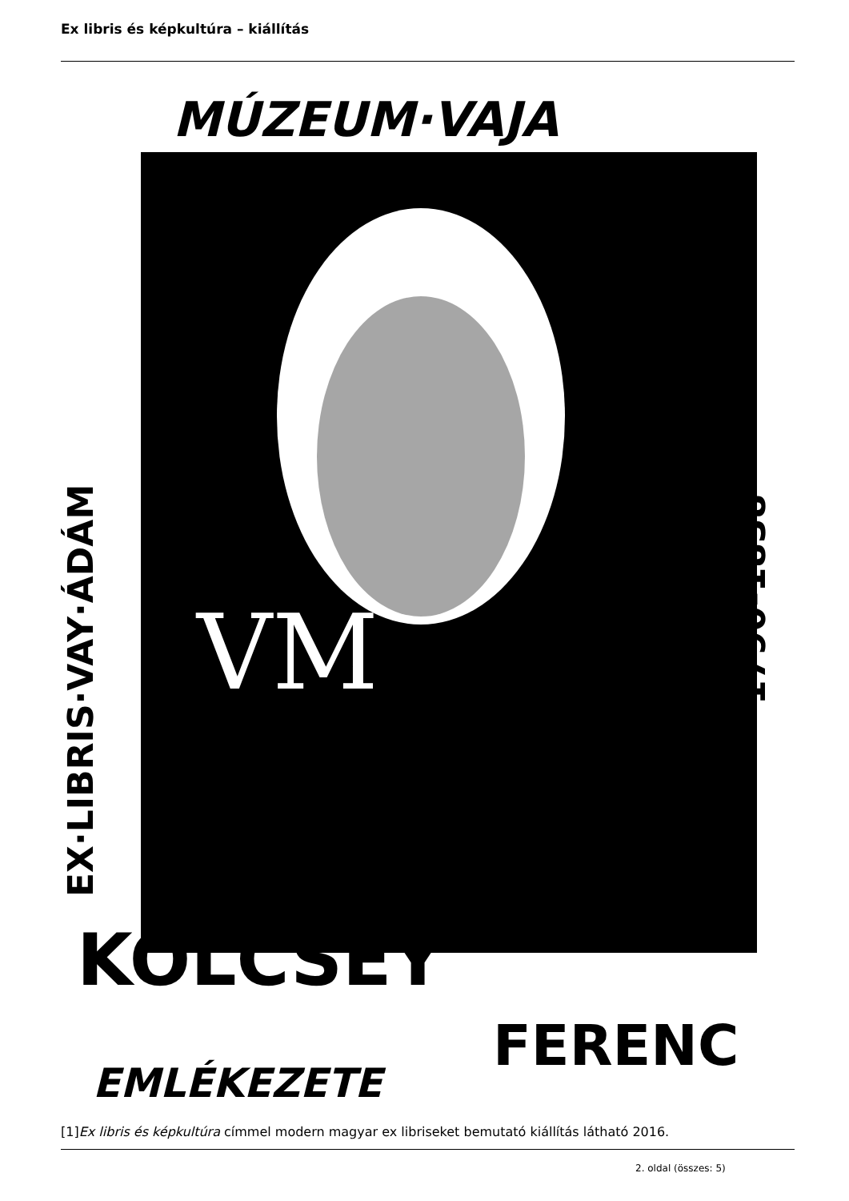Ex libris és képkultúra – kiállítás
MÚZEUM·VAJA
EX·LIBRIS·VAY·ÁDÁM
1790-1838
VM
KÖLCSEY
FERENC
EMLÉKEZETE
[1]Ex libris és képkultúra címmel modern magyar ex libriseket bemutató kiállítás látható 2016.
2. oldal (összes: 5)